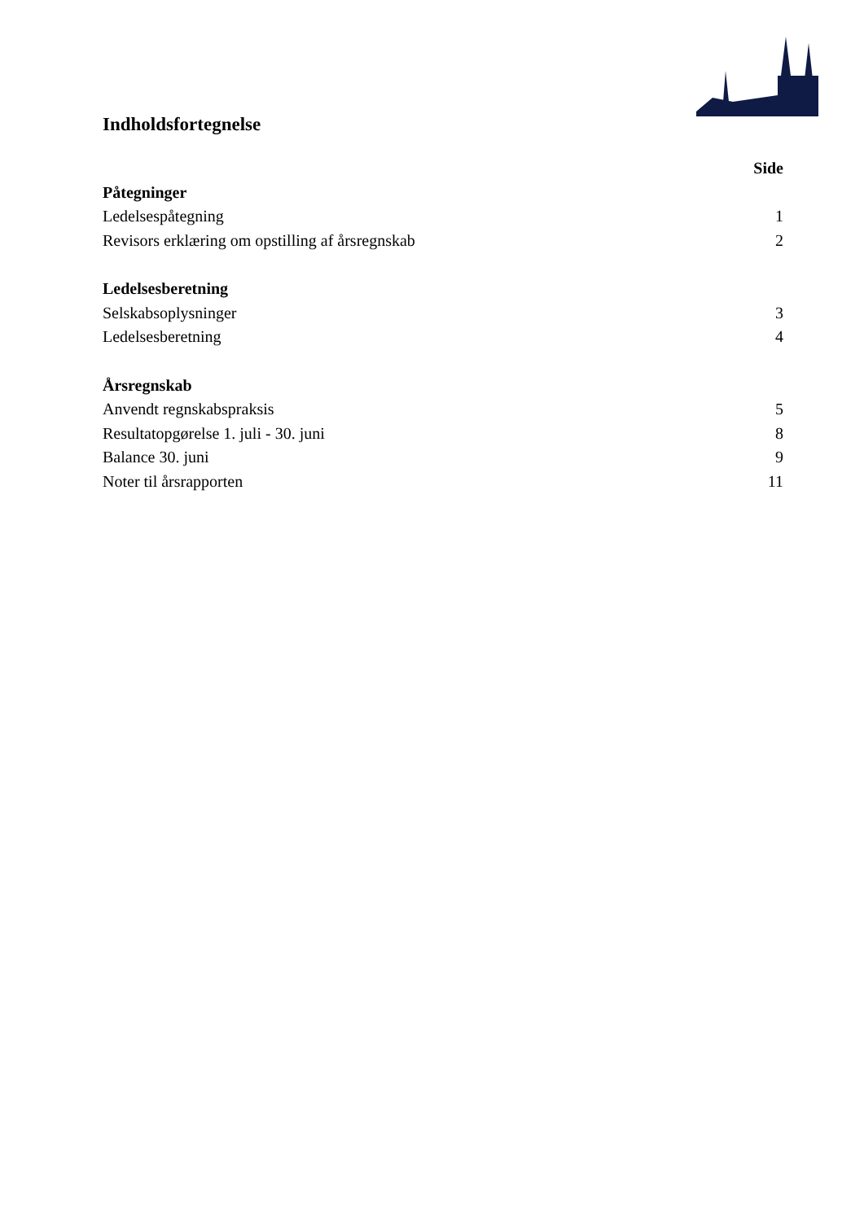Indholdsfortegnelse
Side
Påtegninger
Ledelsespåtegning 1
Revisors erklæring om opstilling af årsregnskab 2
Ledelsesberetning
Selskabsoplysninger 3
Ledelsesberetning 4
Årsregnskab
Anvendt regnskabspraksis 5
Resultatopgørelse 1. juli - 30. juni 8
Balance 30. juni 9
Noter til årsrapporten 11